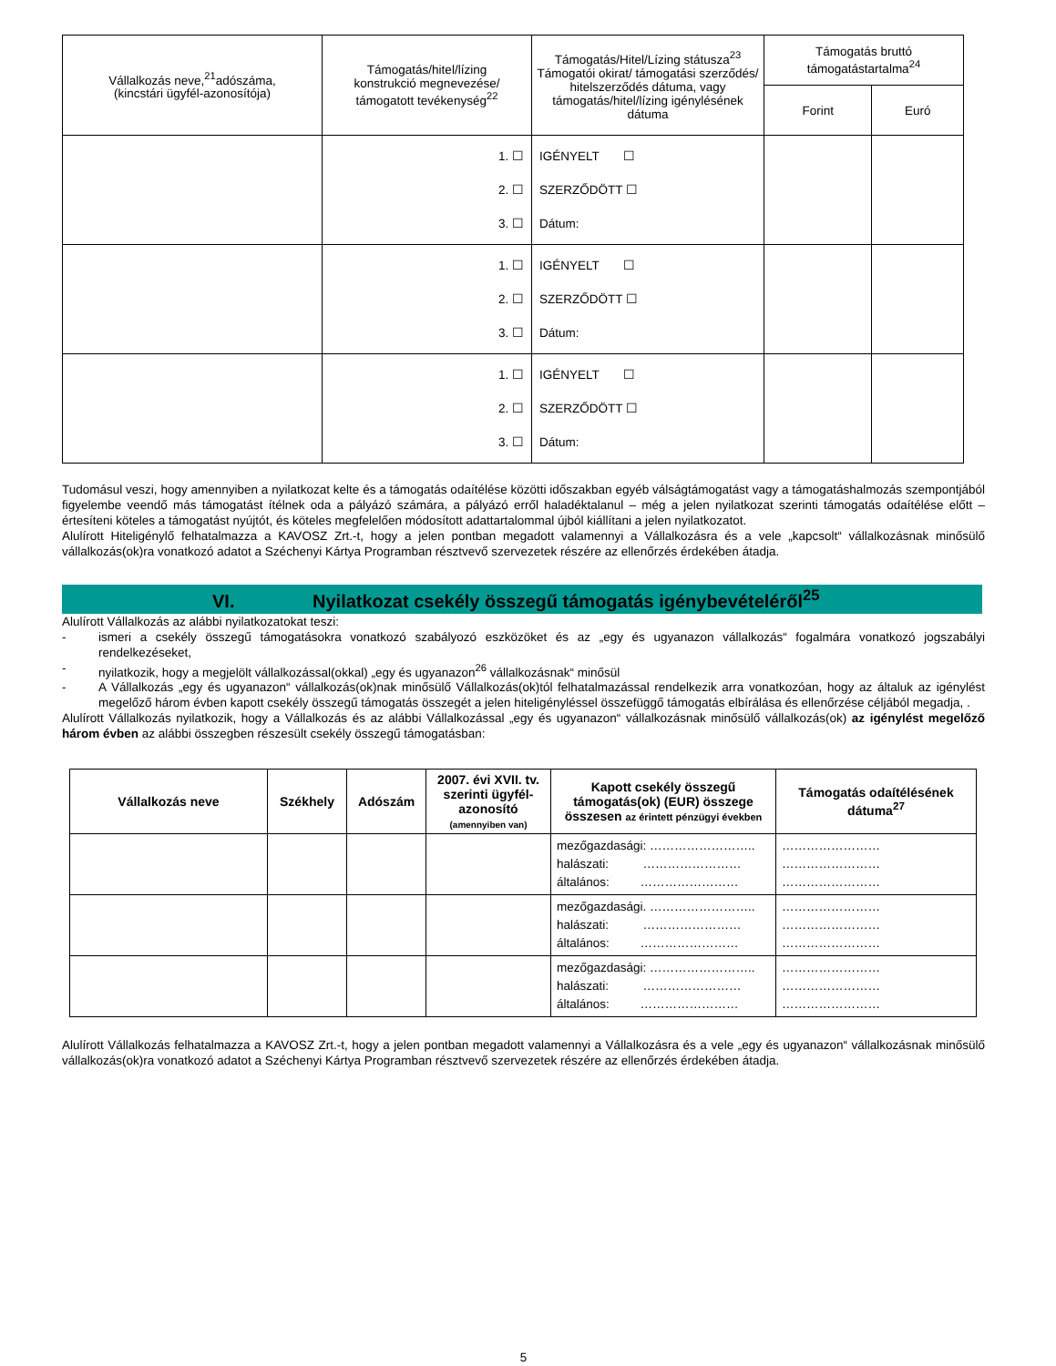| Vállalkozás neve,<sup>21</sup>adószáma, (kincstári ügyfél-azonosítója) | Támogatás/hitel/lízing konstrukció megnevezése/ támogatott tevékenység<sup>22</sup> | Támogatás/Hitel/Lízing státusza<sup>23</sup> Támogatói okirat/ támogatási szerződés/ hitelszerződés dátuma, vagy támogatás/hitel/lízing igénylésének dátuma | Támogatás bruttó támogatástartalma<sup>24</sup> | |
| --- | --- | --- | --- | --- |
| | | | Forint | Euró |
| | 1. ☐ 2. ☐ 3. ☐ | IGÉNYELT ☐ SZERZŐDÖTT ☐ Dátum: | | |
| | 1. ☐ 2. ☐ 3. ☐ | IGÉNYELT ☐ SZERZŐDÖTT ☐ Dátum: | | |
| | 1. ☐ 2. ☐ 3. ☐ | IGÉNYELT ☐ SZERZŐDÖTT ☐ Dátum: | | |
Tudomásul veszi, hogy amennyiben a nyilatkozat kelte és a támogatás odaítélése közötti időszakban egyéb válságtámogatást vagy a támogatáshalmozás szempontjából figyelembe veendő más támogatást ítélnek oda a pályázó számára, a pályázó erről haladéktalanul – még a jelen nyilatkozat szerinti támogatás odaítélése előtt – értesíteni köteles a támogatást nyújtót, és köteles megfelelően módosított adattartalommal újból kiállítani a jelen nyilatkozatot.
Alulírott Hiteligénylő felhatalmazza a KAVOSZ Zrt.-t, hogy a jelen pontban megadott valamennyi a Vállalkozásra és a vele „kapcsolt“ vállalkozásnak minősülő vállalkozás(ok)ra vonatkozó adatot a Széchenyi Kártya Programban résztvevő szervezetek részére az ellenőrzés érdekében átadja.
VI. Nyilatkozat csekély összegű támogatás igénybevételéről<sup>25</sup>
Alulírott Vállalkozás az alábbi nyilatkozatokat teszi:
- ismeri a csekély összegű támogatásokra vonatkozó szabályozó eszközöket és az „egy és ugyanazon vállalkozás“ fogalmára vonatkozó jogszabályi rendelkezéseket,
- nyilatkozik, hogy a megjelölt vállalkozással(okkal) „egy és ugyanazon<sup>26</sup> vállalkozásnak“ minősül
- A Vállalkozás „egy és ugyanazon“ vállalkozás(ok)nak minősülő Vállalkozás(ok)tól felhatalmazással rendelkezik arra vonatkozóan, hogy az általuk az igénylést megelőző három évben kapott csekély összegű támogatás összegét a jelen hiteligényléssel összefüggő támogatás elbírálása és ellenőrzése céljából megadja, .
Alulírott Vállalkozás nyilatkozik, hogy a Vállalkozás és az alábbi Vállalkozással „egy és ugyanazon“ vállalkozásnak minősülő vállalkozás(ok) az igénylést megelőző három évben az alábbi összegben részesült csekély összegű támogatásban:
| Vállalkozás neve | Székhely | Adószám | 2007. évi XVII. tv. szerinti ügyfél-azonosító (amennyiben van) | Kapott csekély összegű támogatás(ok) (EUR) összege összesen az érintett pénzügyi években | Támogatás odaítélésének dátuma<sup>27</sup> |
| --- | --- | --- | --- | --- | --- |
| | | | | mezőgazdasági: …………………….. halászati: …………………… általános: …………………… | …………………… …………………… …………………… |
| | | | | mezőgazdasági. …………………….. halászati: …………………… általános: …………………… | …………………… …………………… …………………… |
| | | | | mezőgazdasági: …………………….. halászati: …………………… általános: …………………… | …………………… …………………… …………………… |
Alulírott Vállalkozás felhatalmazza a KAVOSZ Zrt.-t, hogy a jelen pontban megadott valamennyi a Vállalkozásra és a vele „egy és ugyanazon“ vállalkozásnak minősülő vállalkozás(ok)ra vonatkozó adatot a Széchenyi Kártya Programban résztvevő szervezetek részére az ellenőrzés érdekében átadja.
5